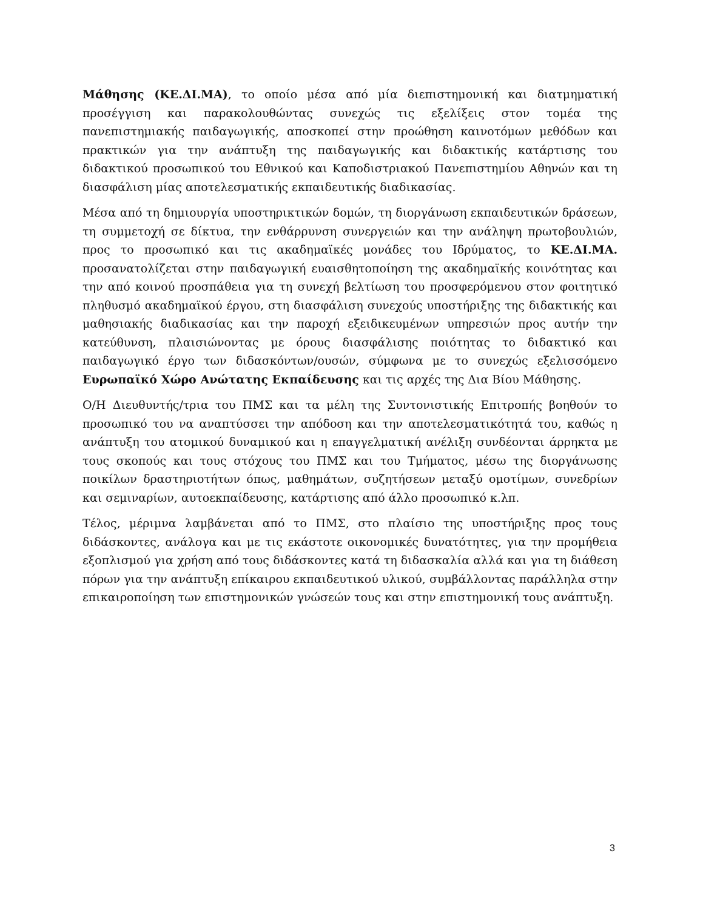Μάθησης (ΚΕ.ΔΙ.ΜΑ), το οποίο μέσα από μία διεπιστημονική και διατμηματική προσέγγιση και παρακολουθώντας συνεχώς τις εξελίξεις στον τομέα της πανεπιστημιακής παιδαγωγικής, αποσκοπεί στην προώθηση καινοτόμων μεθόδων και πρακτικών για την ανάπτυξη της παιδαγωγικής και διδακτικής κατάρτισης του διδακτικού προσωπικού του Εθνικού και Καποδιστριακού Πανεπιστημίου Αθηνών και τη διασφάλιση μίας αποτελεσματικής εκπαιδευτικής διαδικασίας.
Μέσα από τη δημιουργία υποστηρικτικών δομών, τη διοργάνωση εκπαιδευτικών δράσεων, τη συμμετοχή σε δίκτυα, την ενθάρρυνση συνεργειών και την ανάληψη πρωτοβουλιών, προς το προσωπικό και τις ακαδημαϊκές μονάδες του Ιδρύματος, το ΚΕ.ΔΙ.ΜΑ. προσανατολίζεται στην παιδαγωγική ευαισθητοποίηση της ακαδημαϊκής κοινότητας και την από κοινού προσπάθεια για τη συνεχή βελτίωση του προσφερόμενου στον φοιτητικό πληθυσμό ακαδημαϊκού έργου, στη διασφάλιση συνεχούς υποστήριξης της διδακτικής και μαθησιακής διαδικασίας και την παροχή εξειδικευμένων υπηρεσιών προς αυτήν την κατεύθυνση, πλαισιώνοντας με όρους διασφάλισης ποιότητας το διδακτικό και παιδαγωγικό έργο των διδασκόντων/ουσών, σύμφωνα με το συνεχώς εξελισσόμενο Ευρωπαϊκό Χώρο Ανώτατης Εκπαίδευσης και τις αρχές της Δια Βίου Μάθησης.
Ο/Η Διευθυντής/τρια του ΠΜΣ και τα μέλη της Συντονιστικής Επιτροπής βοηθούν το προσωπικό του να αναπτύσσει την απόδοση και την αποτελεσματικότητά του, καθώς η ανάπτυξη του ατομικού δυναμικού και η επαγγελματική ανέλιξη συνδέονται άρρηκτα με τους σκοπούς και τους στόχους του ΠΜΣ και του Τμήματος, μέσω της διοργάνωσης ποικίλων δραστηριοτήτων όπως, μαθημάτων, συζητήσεων μεταξύ ομοτίμων, συνεδρίων και σεμιναρίων, αυτοεκπαίδευσης, κατάρτισης από άλλο προσωπικό κ.λπ.
Τέλος, μέριμνα λαμβάνεται από το ΠΜΣ, στο πλαίσιο της υποστήριξης προς τους διδάσκοντες, ανάλογα και με τις εκάστοτε οικονομικές δυνατότητες, για την προμήθεια εξοπλισμού για χρήση από τους διδάσκοντες κατά τη διδασκαλία αλλά και για τη διάθεση πόρων για την ανάπτυξη επίκαιρου εκπαιδευτικού υλικού, συμβάλλοντας παράλληλα στην επικαιροποίηση των επιστημονικών γνώσεών τους και στην επιστημονική τους ανάπτυξη.
3